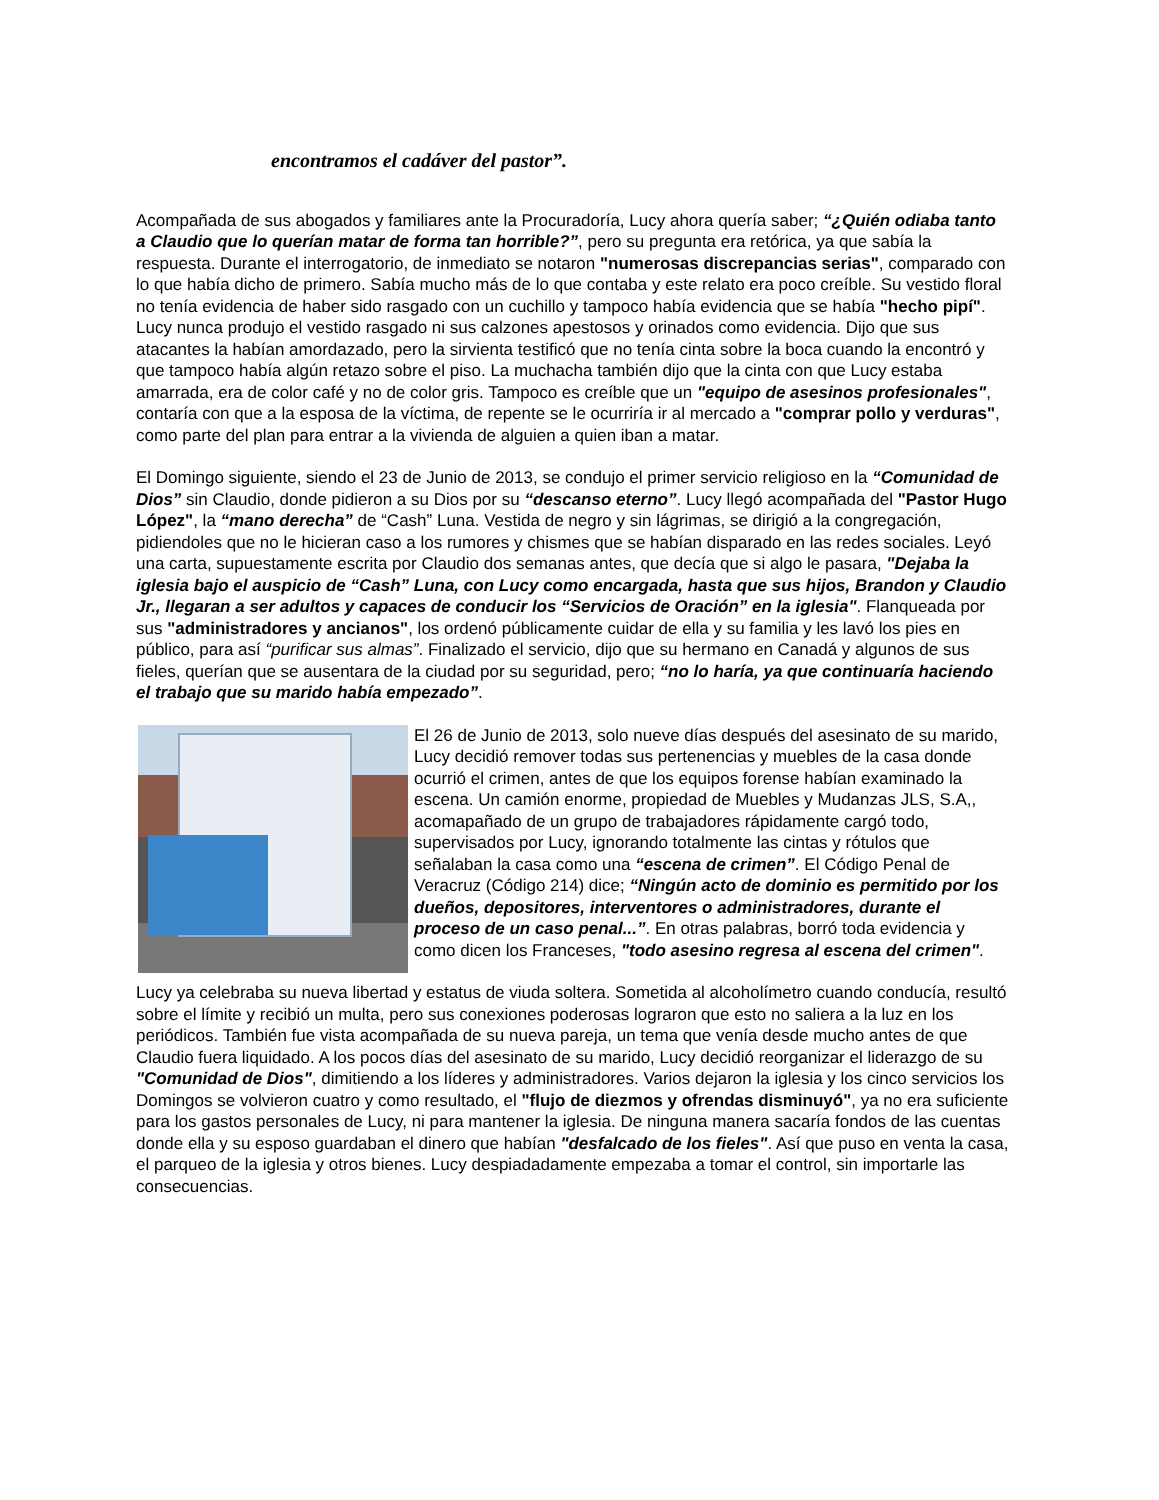encontramos el cadáver del pastor”.
Acompañada de sus abogados y familiares ante la Procuradoría, Lucy ahora quería saber; “¿Quién odiaba tanto a Claudio que lo querían matar de forma tan horrible?”, pero su pregunta era retórica, ya que sabía la respuesta. Durante el interrogatorio, de inmediato se notaron "numerosas discrepancias serias", comparado con lo que había dicho de primero. Sabía mucho más de lo que contaba y este relato era poco creíble. Su vestido floral no tenía evidencia de haber sido rasgado con un cuchillo y tampoco había evidencia que se había "hecho pipí". Lucy nunca produjo el vestido rasgado ni sus calzones apestosos y orinados como evidencia. Dijo que sus atacantes la habían amordazado, pero la sirvienta testificó que no tenía cinta sobre la boca cuando la encontró y que tampoco había algún retazo sobre el piso. La muchacha también dijo que la cinta con que Lucy estaba amarrada, era de color café y no de color gris. Tampoco es creíble que un "equipo de asesinos profesionales", contaría con que a la esposa de la víctima, de repente se le ocurriría ir al mercado a "comprar pollo y verduras", como parte del plan para entrar a la vivienda de alguien a quien iban a matar.
El Domingo siguiente, siendo el 23 de Junio de 2013, se condujo el primer servicio religioso en la “Comunidad de Dios” sin Claudio, donde pidieron a su Dios por su “descanso eterno”. Lucy llegó acompañada del "Pastor Hugo López", la “mano derecha” de “Cash” Luna. Vestida de negro y sin lágrimas, se dirigió a la congregación, pidiendoles que no le hicieran caso a los rumores y chismes que se habían disparado en las redes sociales. Leyó una carta, supuestamente escrita por Claudio dos semanas antes, que decía que si algo le pasara, "Dejaba la iglesia bajo el auspicio de “Cash” Luna, con Lucy como encargada, hasta que sus hijos, Brandon y Claudio Jr., llegaran a ser adultos y capaces de conducir los “Servicios de Oración” en la iglesia". Flanqueada por sus "administradores y ancianos", los ordenó públicamente cuidar de ella y su familia y les lavó los pies en público, para así “purificar sus almas”. Finalizado el servicio, dijo que su hermano en Canadá y algunos de sus fieles, querían que se ausentara de la ciudad por su seguridad, pero; “no lo haría, ya que continuaría haciendo el trabajo que su marido había empezado”.
El 26 de Junio de 2013, solo nueve días después del asesinato de su marido, Lucy decidió remover todas sus pertenencias y muebles de la casa donde ocurrió el crimen, antes de que los equipos forense habían examinado la escena. Un camión enorme, propiedad de Muebles y Mudanzas JLS, S.A,, acomapañado de un grupo de trabajadores rápidamente cargó todo, supervisados por Lucy, ignorando totalmente las cintas y rótulos que señalaban la casa como una “escena de crimen”. El Código Penal de Veracruz (Código 214) dice; “Ningún acto de dominio es permitido por los dueños, depositores, interventores o administradores, durante el proceso de un caso penal...”. En otras palabras, borró toda evidencia y como dicen los Franceses, "todo asesino regresa al escena del crimen".
Lucy ya celebraba su nueva libertad y estatus de viuda soltera. Sometida al alcoholímetro cuando conducía, resultó sobre el límite y recibió un multa, pero sus conexiones poderosas lograron que esto no saliera a la luz en los periódicos. También fue vista acompañada de su nueva pareja, un tema que venía desde mucho antes de que Claudio fuera liquidado. A los pocos días del asesinato de su marido, Lucy decidió reorganizar el liderazgo de su "Comunidad de Dios", dimitiendo a los líderes y administradores. Varios dejaron la iglesia y los cinco servicios los Domingos se volvieron cuatro y como resultado, el "flujo de diezmos y ofrendas disminuyó", ya no era suficiente para los gastos personales de Lucy, ni para mantener la iglesia. De ninguna manera sacaría fondos de las cuentas donde ella y su esposo guardaban el dinero que habían "desfalcado de los fieles". Así que puso en venta la casa, el parqueo de la iglesia y otros bienes. Lucy despiadadamente empezaba a tomar el control, sin importarle las consecuencias.